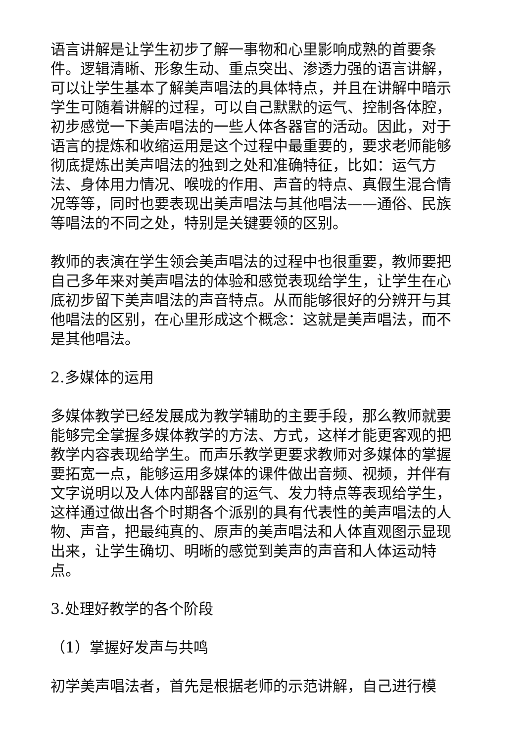语言讲解是让学生初步了解一事物和心里影响成熟的首要条件。逻辑清晰、形象生动、重点突出、渗透力强的语言讲解，可以让学生基本了解美声唱法的具体特点，并且在讲解中暗示学生可随着讲解的过程，可以自己默默的运气、控制各体腔，初步感觉一下美声唱法的一些人体各器官的活动。因此，对于语言的提炼和收缩运用是这个过程中最重要的，要求老师能够彻底提炼出美声唱法的独到之处和准确特征，比如：运气方法、身体用力情况、喉咙的作用、声音的特点、真假生混合情况等等，同时也要表现出美声唱法与其他唱法——通俗、民族等唱法的不同之处，特别是关键要领的区别。
教师的表演在学生领会美声唱法的过程中也很重要，教师要把自己多年来对美声唱法的体验和感觉表现给学生，让学生在心底初步留下美声唱法的声音特点。从而能够很好的分辨开与其他唱法的区别，在心里形成这个概念：这就是美声唱法，而不是其他唱法。
2.多媒体的运用
多媒体教学已经发展成为教学辅助的主要手段，那么教师就要能够完全掌握多媒体教学的方法、方式，这样才能更客观的把教学内容表现给学生。而声乐教学更要求教师对多媒体的掌握要拓宽一点，能够运用多媒体的课件做出音频、视频，并伴有文字说明以及人体内部器官的运气、发力特点等表现给学生，这样通过做出各个时期各个派别的具有代表性的美声唱法的人物、声音，把最纯真的、原声的美声唱法和人体直观图示显现出来，让学生确切、明晰的感觉到美声的声音和人体运动特点。
3.处理好教学的各个阶段
（1）掌握好发声与共鸣
初学美声唱法者，首先是根据老师的示范讲解，自己进行模